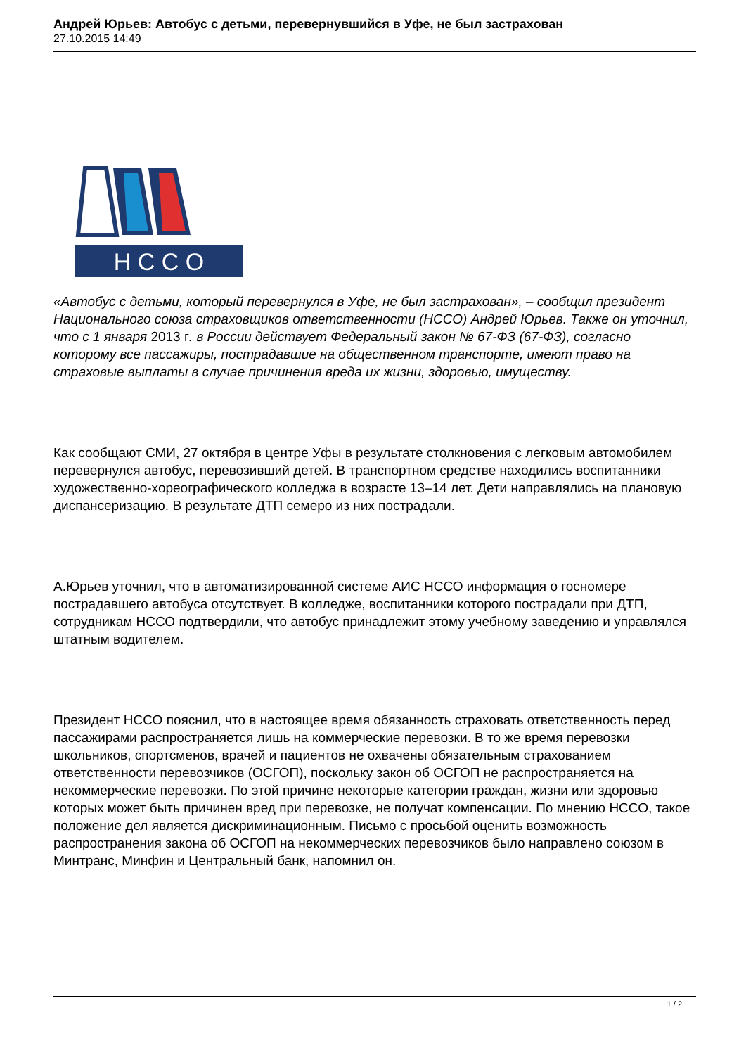Андрей Юрьев: Автобус с детьми, перевернувшийся в Уфе, не был застрахован
27.10.2015 14:49
Н С С О
«Автобус с детьми, который перевернулся в Уфе, не был застрахован», – сообщил президент Национального союза страховщиков ответственности (НССО) Андрей Юрьев. Также он уточнил, что с 1 января 2013 г. в России действует Федеральный закон № 67-ФЗ (67-ФЗ), согласно которому все пассажиры, пострадавшие на общественном транспорте, имеют право на страховые выплаты в случае причинения вреда их жизни, здоровью, имуществу.
Как сообщают СМИ, 27 октября в центре Уфы в результате столкновения с легковым автомобилем перевернулся автобус, перевозивший детей. В транспортном средстве находились воспитанники художественно-хореографического колледжа в возрасте 13–14 лет. Дети направлялись на плановую диспансеризацию. В результате ДТП семеро из них пострадали.
А.Юрьев уточнил, что в автоматизированной системе АИС НССО информация о госномере пострадавшего автобуса отсутствует. В колледже, воспитанники которого пострадали при ДТП, сотрудникам НССО подтвердили, что автобус принадлежит этому учебному заведению и управлялся штатным водителем.
Президент НССО пояснил, что в настоящее время обязанность страховать ответственность перед пассажирами распространяется лишь на коммерческие перевозки. В то же время перевозки школьников, спортсменов, врачей и пациентов не охвачены обязательным страхованием ответственности перевозчиков (ОСГОП), поскольку закон об ОСГОП не распространяется на некоммерческие перевозки. По этой причине некоторые категории граждан, жизни или здоровью которых может быть причинен вред при перевозке, не получат компенсации. По мнению НССО, такое положение дел является дискриминационным. Письмо с просьбой оценить возможность распространения закона об ОСГОП на некоммерческих перевозчиков было направлено союзом в Минтранс, Минфин и Центральный банк, напомнил он.
1 / 2